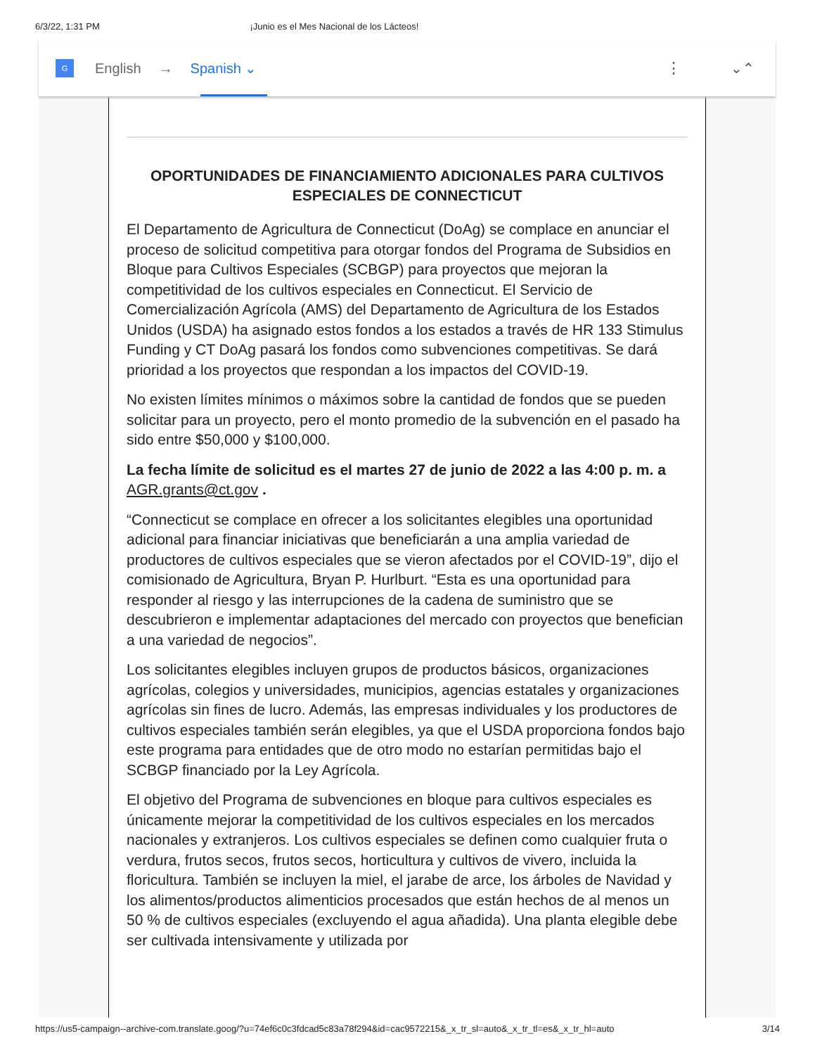6/3/22, 1:31 PM ¡Junio es el Mes Nacional de los Lácteos!
G
English → Spanish ⌄ ⋮ ⌄⌃
OPORTUNIDADES DE FINANCIAMIENTO ADICIONALES PARA CULTIVOS ESPECIALES DE CONNECTICUT
El Departamento de Agricultura de Connecticut (DoAg) se complace en anunciar el proceso de solicitud competitiva para otorgar fondos del Programa de Subsidios en Bloque para Cultivos Especiales (SCBGP) para proyectos que mejoran la competitividad de los cultivos especiales en Connecticut. El Servicio de Comercialización Agrícola (AMS) del Departamento de Agricultura de los Estados Unidos (USDA) ha asignado estos fondos a los estados a través de HR 133 Stimulus Funding y CT DoAg pasará los fondos como subvenciones competitivas. Se dará prioridad a los proyectos que respondan a los impactos del COVID-19.
No existen límites mínimos o máximos sobre la cantidad de fondos que se pueden solicitar para un proyecto, pero el monto promedio de la subvención en el pasado ha sido entre $50,000 y $100,000.
La fecha límite de solicitud es el martes 27 de junio de 2022 a las 4:00 p. m. a AGR.grants@ct.gov .
“Connecticut se complace en ofrecer a los solicitantes elegibles una oportunidad adicional para financiar iniciativas que beneficiarán a una amplia variedad de productores de cultivos especiales que se vieron afectados por el COVID-19”, dijo el comisionado de Agricultura, Bryan P. Hurlburt. “Esta es una oportunidad para responder al riesgo y las interrupciones de la cadena de suministro que se descubrieron e implementar adaptaciones del mercado con proyectos que benefician a una variedad de negocios”.
Los solicitantes elegibles incluyen grupos de productos básicos, organizaciones agrícolas, colegios y universidades, municipios, agencias estatales y organizaciones agrícolas sin fines de lucro. Además, las empresas individuales y los productores de cultivos especiales también serán elegibles, ya que el USDA proporciona fondos bajo este programa para entidades que de otro modo no estarían permitidas bajo el SCBGP financiado por la Ley Agrícola.
El objetivo del Programa de subvenciones en bloque para cultivos especiales es únicamente mejorar la competitividad de los cultivos especiales en los mercados nacionales y extranjeros. Los cultivos especiales se definen como cualquier fruta o verdura, frutos secos, frutos secos, horticultura y cultivos de vivero, incluida la floricultura. También se incluyen la miel, el jarabe de arce, los árboles de Navidad y los alimentos/productos alimenticios procesados que están hechos de al menos un 50 % de cultivos especiales (excluyendo el agua añadida). Una planta elegible debe ser cultivada intensivamente y utilizada por
https://us5-campaign--archive-com.translate.goog/?u=74ef6c0c3fdcad5c83a78f294&id=cac9572215&_x_tr_sl=auto&_x_tr_tl=es&_x_tr_hl=auto 3/14